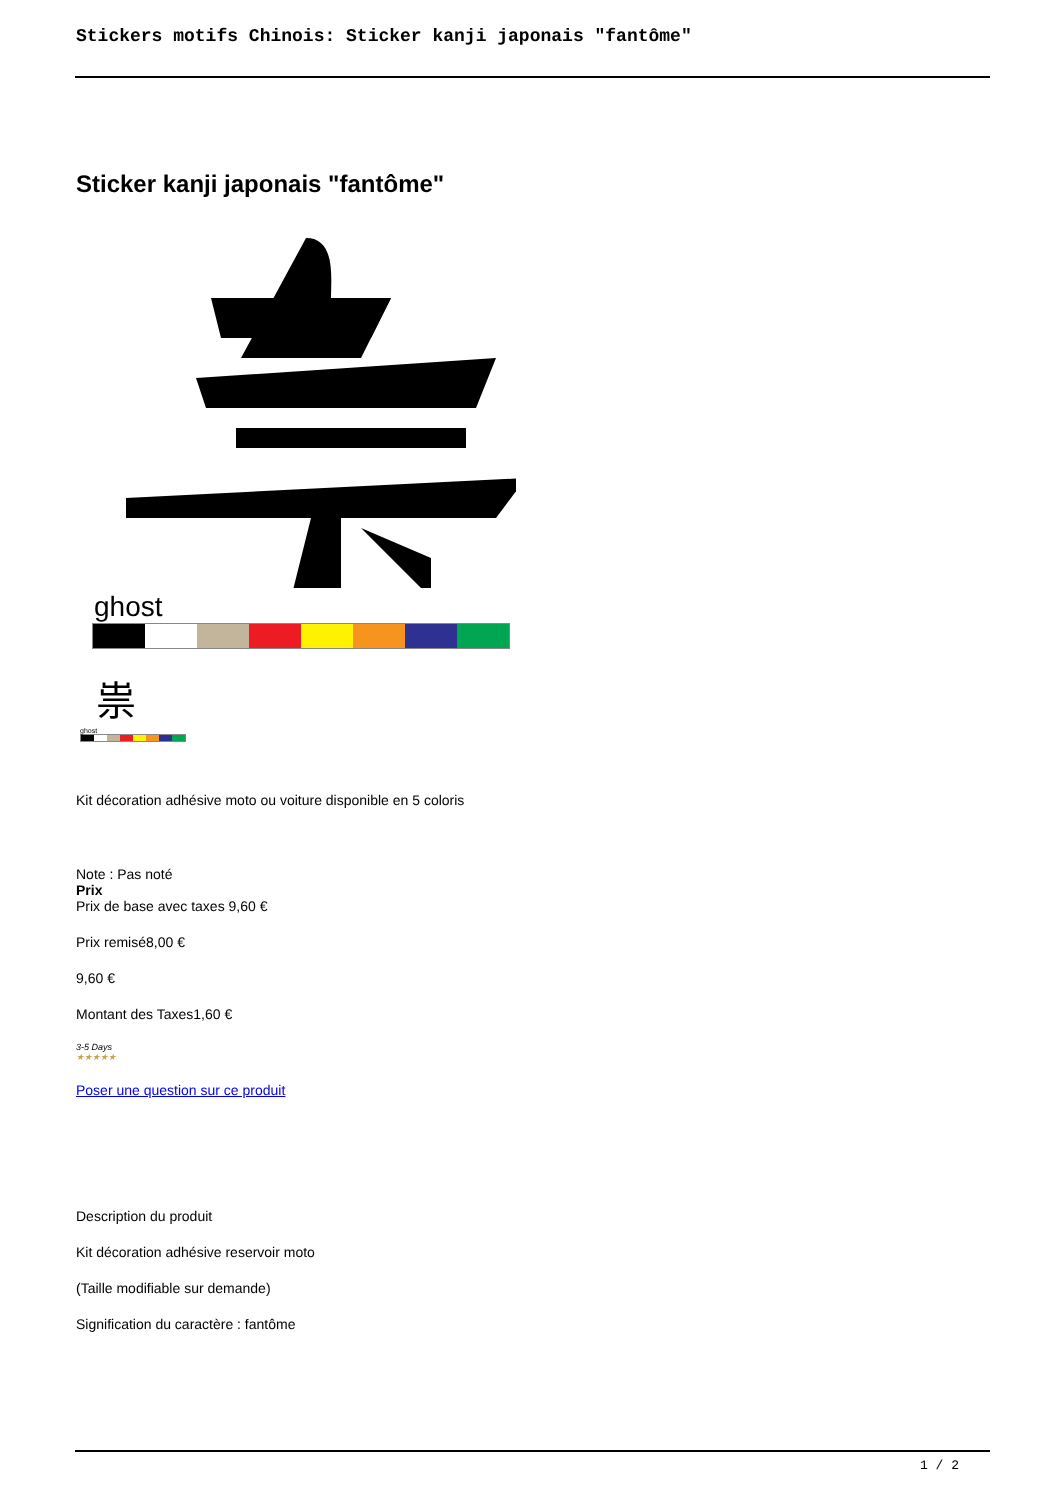Stickers motifs Chinois: Sticker kanji japonais "fantôme"
Sticker kanji japonais "fantôme"
ghost
祟
ghost
Kit décoration adhésive moto ou voiture disponible en 5 coloris
Note : Pas noté
Prix
Prix de base avec taxes 9,60 €
Prix remisé8,00 €
9,60 €
Montant des Taxes1,60 €
3-5 Days
★★★★★
Poser une question sur ce produit
Description du produit
Kit décoration adhésive reservoir moto
(Taille modifiable sur demande)
Signification du caractère : fantôme
1 / 2